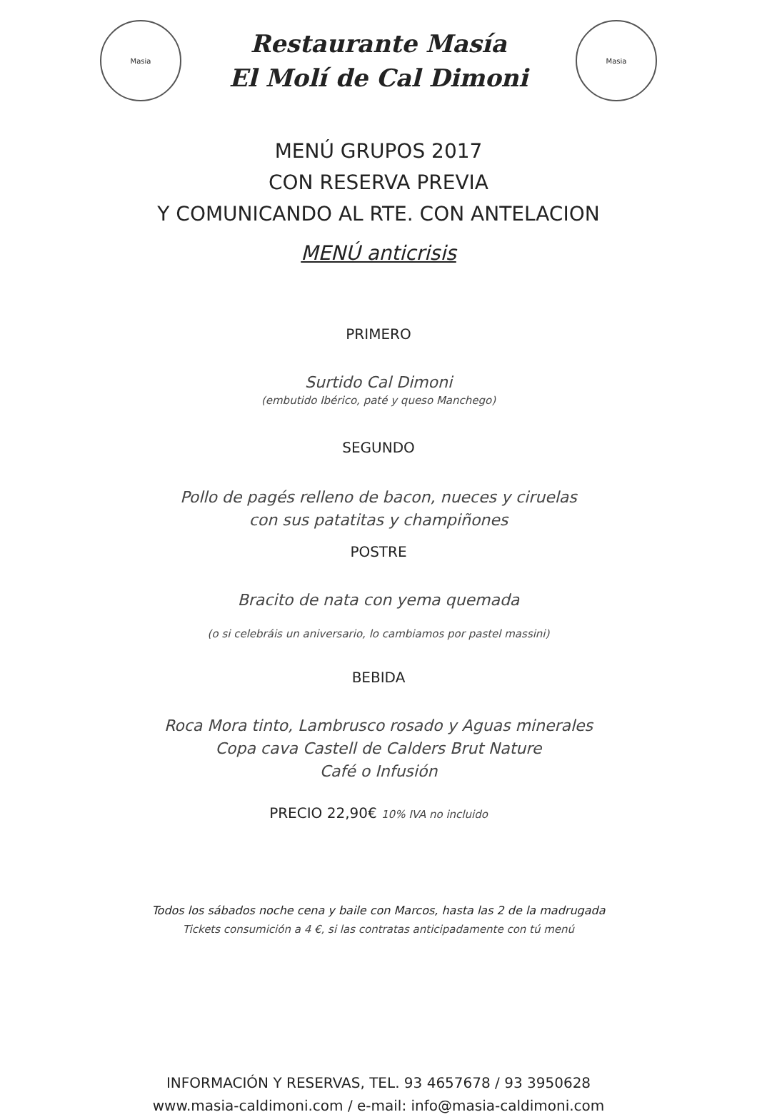Masia
Restaurante Masía
El Molí de Cal Dimoni
Masia
MENÚ GRUPOS 2017
CON RESERVA PREVIA
Y COMUNICANDO AL RTE. CON ANTELACION
MENÚ anticrisis
PRIMERO
Surtido Cal Dimoni
(embutido Ibérico, paté y queso Manchego)
SEGUNDO
Pollo de pagés relleno de bacon, nueces y ciruelas
con sus patatitas y champiñones
POSTRE
Bracito de nata con yema quemada
(o si celebráis un aniversario, lo cambiamos por pastel massini)
BEBIDA
Roca Mora tinto, Lambrusco rosado y Aguas minerales
Copa cava Castell de Calders Brut Nature
Café o Infusión
PRECIO 22,90€ 10% IVA no incluido
Todos los sábados noche cena y baile con Marcos, hasta las 2 de la madrugada
Tickets consumición a 4 €, si las contratas anticipadamente con tú menú
INFORMACIÓN Y RESERVAS, TEL. 93 4657678 / 93 3950628
www.masia-caldimoni.com / e-mail: info@masia-caldimoni.com